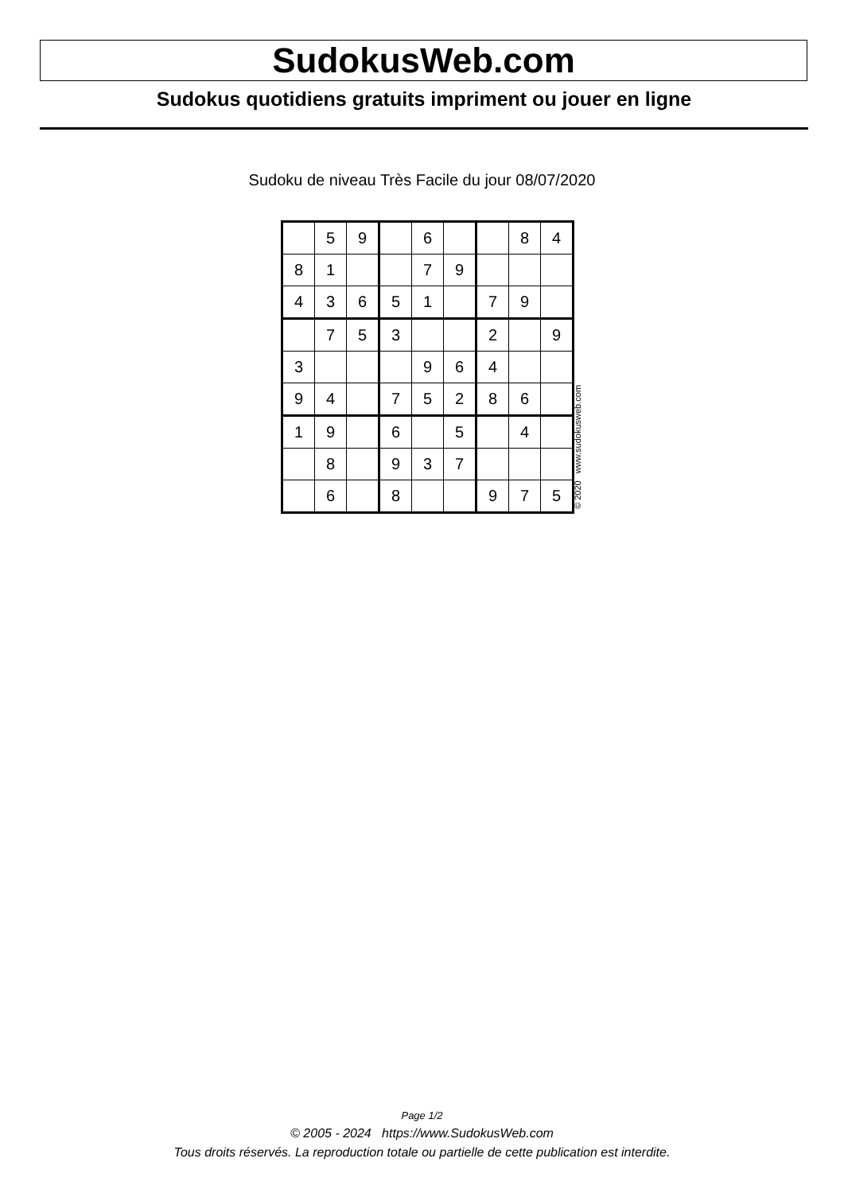SudokusWeb.com
Sudokus quotidiens gratuits impriment ou jouer en ligne
Sudoku de niveau Très Facile du jour 08/07/2020
| | 5 | 9 | | 6 | | | 8 | 4 |
| 8 | 1 | | | 7 | 9 | | | |
| 4 | 3 | 6 | 5 | 1 | | 7 | 9 | |
| | 7 | 5 | 3 | | | 2 | | 9 |
| 3 | | | | 9 | 6 | 4 | | |
| 9 | 4 | | 7 | 5 | 2 | 8 | 6 | |
| 1 | 9 | | 6 | | 5 | | 4 | |
| | 8 | | 9 | 3 | 7 | | | |
| | 6 | | 8 | | | 9 | 7 | 5 |
© 2020 www.sudokusweb.com
Page 1/2
© 2005 - 2024 https://www.SudokusWeb.com
Tous droits réservés. La reproduction totale ou partielle de cette publication est interdite.